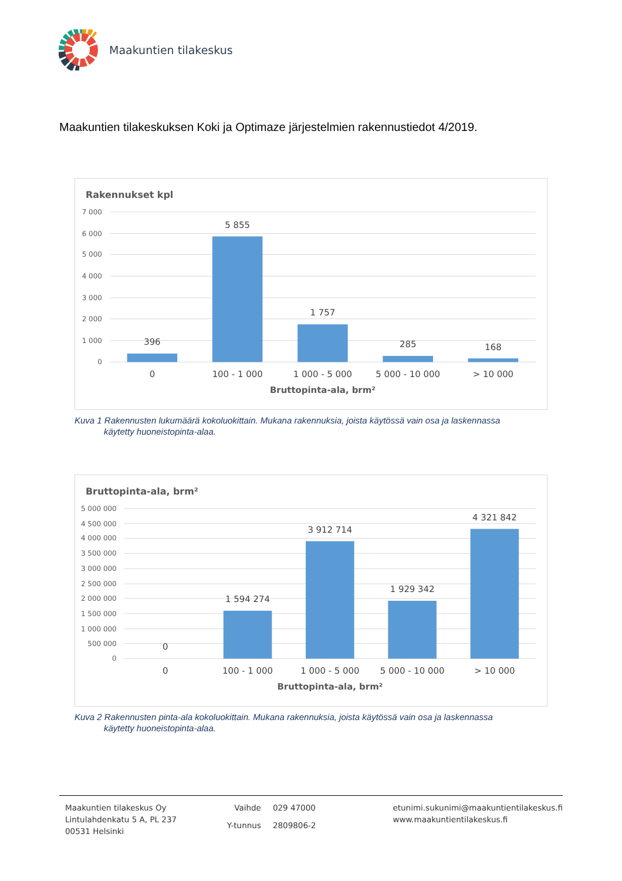Maakuntien tilakeskus
Maakuntien tilakeskuksen Koki ja Optimaze järjestelmien rakennustiedot 4/2019.
Rakennukset kpl
7 000
6 000
5 000
4 000
3 000
2 000
1 000
0
396
5 855
1 757
285
168
0
100 - 1 000
1 000 - 5 000
5 000 - 10 000
> 10 000
Bruttopinta-ala, brm²
Kuva 1 Rakennusten lukumäärä kokoluokittain. Mukana rakennuksia, joista käytössä vain osa ja laskennassa
käytetty huoneistopinta-alaa.
Bruttopinta-ala, brm²
5 000 000
4 500 000
4 000 000
3 500 000
3 000 000
2 500 000
2 000 000
1 500 000
1 000 000
500 000
0
0
1 594 274
3 912 714
1 929 342
4 321 842
0
100 - 1 000
1 000 - 5 000
5 000 - 10 000
> 10 000
Bruttopinta-ala, brm²
Kuva 2 Rakennusten pinta-ala kokoluokittain. Mukana rakennuksia, joista käytössä vain osa ja laskennassa
käytetty huoneistopinta-alaa.
Maakuntien tilakeskus Oy
Lintulahdenkatu 5 A, PL 237
00531 Helsinki
Vaihde 029 47000 Y-tunnus 2809806-2
etunimi.sukunimi@maakuntientilakeskus.fi
www.maakuntientilakeskus.fi